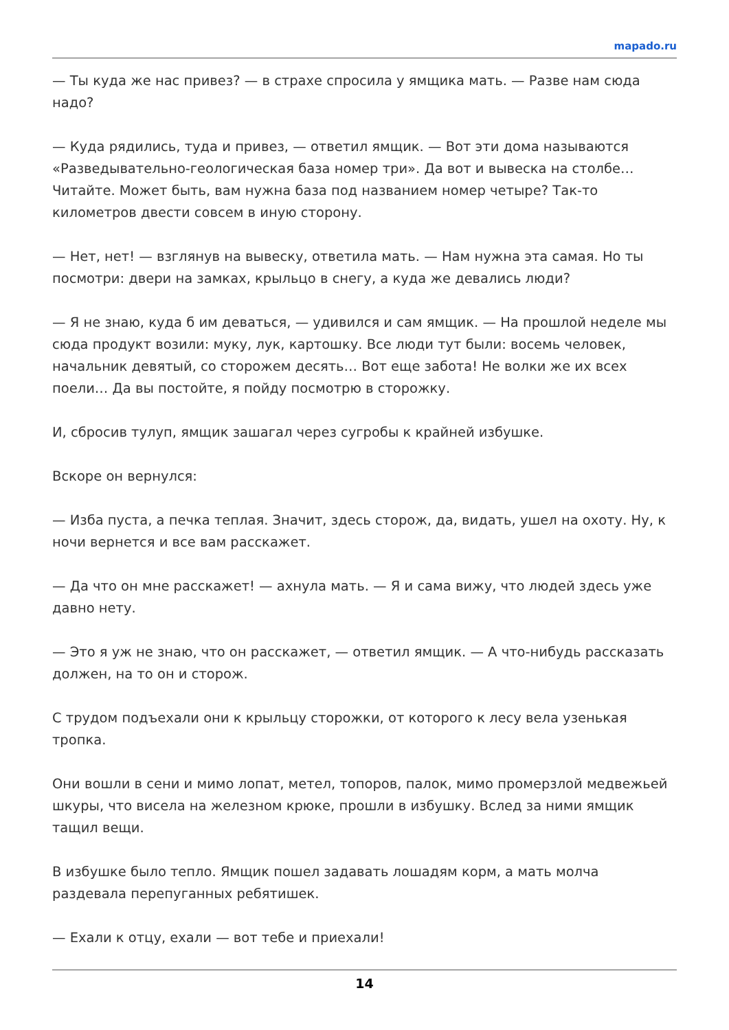mapado.ru
— Ты куда же нас привез? — в страхе спросила у ямщика мать. — Разве нам сюда надо?
— Куда рядились, туда и привез, — ответил ямщик. — Вот эти дома называются «Разведывательно-геологическая база номер три». Да вот и вывеска на столбе… Читайте. Может быть, вам нужна база под названием номер четыре? Так-то километров двести совсем в иную сторону.
— Нет, нет! — взглянув на вывеску, ответила мать. — Нам нужна эта самая. Но ты посмотри: двери на замках, крыльцо в снегу, а куда же девались люди?
— Я не знаю, куда б им деваться, — удивился и сам ямщик. — На прошлой неделе мы сюда продукт возили: муку, лук, картошку. Все люди тут были: восемь человек, начальник девятый, со сторожем десять… Вот еще забота! Не волки же их всех поели… Да вы постойте, я пойду посмотрю в сторожку.
И, сбросив тулуп, ямщик зашагал через сугробы к крайней избушке.
Вскоре он вернулся:
— Изба пуста, а печка теплая. Значит, здесь сторож, да, видать, ушел на охоту. Ну, к ночи вернется и все вам расскажет.
— Да что он мне расскажет! — ахнула мать. — Я и сама вижу, что людей здесь уже давно нету.
— Это я уж не знаю, что он расскажет, — ответил ямщик. — А что-нибудь рассказать должен, на то он и сторож.
С трудом подъехали они к крыльцу сторожки, от которого к лесу вела узенькая тропка.
Они вошли в сени и мимо лопат, метел, топоров, палок, мимо промерзлой медвежьей шкуры, что висела на железном крюке, прошли в избушку. Вслед за ними ямщик тащил вещи.
В избушке было тепло. Ямщик пошел задавать лошадям корм, а мать молча раздевала перепуганных ребятишек.
— Ехали к отцу, ехали — вот тебе и приехали!
14